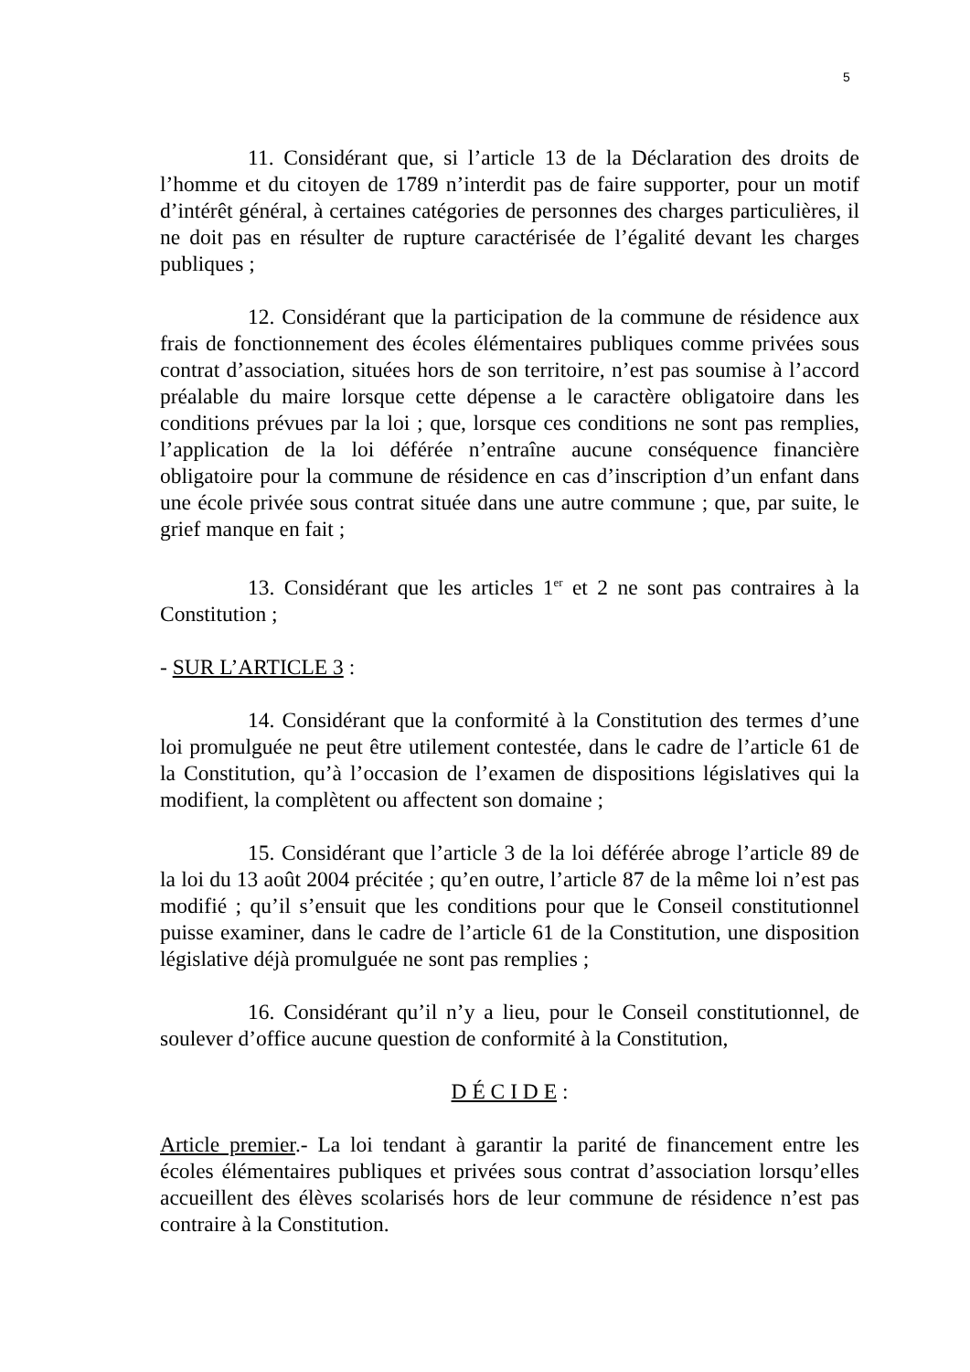5
11. Considérant que, si l’article 13 de la Déclaration des droits de l’homme et du citoyen de 1789 n’interdit pas de faire supporter, pour un motif d’intérêt général, à certaines catégories de personnes des charges particulières, il ne doit pas en résulter de rupture caractérisée de l’égalité devant les charges publiques ;
12. Considérant que la participation de la commune de résidence aux frais de fonctionnement des écoles élémentaires publiques comme privées sous contrat d’association, situées hors de son territoire, n’est pas soumise à l’accord préalable du maire lorsque cette dépense a le caractère obligatoire dans les conditions prévues par la loi ; que, lorsque ces conditions ne sont pas remplies, l’application de la loi déférée n’entraîne aucune conséquence financière obligatoire pour la commune de résidence en cas d’inscription d’un enfant dans une école privée sous contrat située dans une autre commune ; que, par suite, le grief manque en fait ;
13. Considérant que les articles 1<sup>er</sup> et 2 ne sont pas contraires à la Constitution ;
- SUR L’ARTICLE 3 :
14. Considérant que la conformité à la Constitution des termes d’une loi promulguée ne peut être utilement contestée, dans le cadre de l’article 61 de la Constitution, qu’à l’occasion de l’examen de dispositions législatives qui la modifient, la complètent ou affectent son domaine ;
15. Considérant que l’article 3 de la loi déférée abroge l’article 89 de la loi du 13 août 2004 précitée ; qu’en outre, l’article 87 de la même loi n’est pas modifié ; qu’il s’ensuit que les conditions pour que le Conseil constitutionnel puisse examiner, dans le cadre de l’article 61 de la Constitution, une disposition législative déjà promulguée ne sont pas remplies ;
16. Considérant qu’il n’y a lieu, pour le Conseil constitutionnel, de soulever d’office aucune question de conformité à la Constitution,
D É C I D E :
Article premier.- La loi tendant à garantir la parité de financement entre les écoles élémentaires publiques et privées sous contrat d’association lorsqu’elles accueillent des élèves scolarisés hors de leur commune de résidence n’est pas contraire à la Constitution.